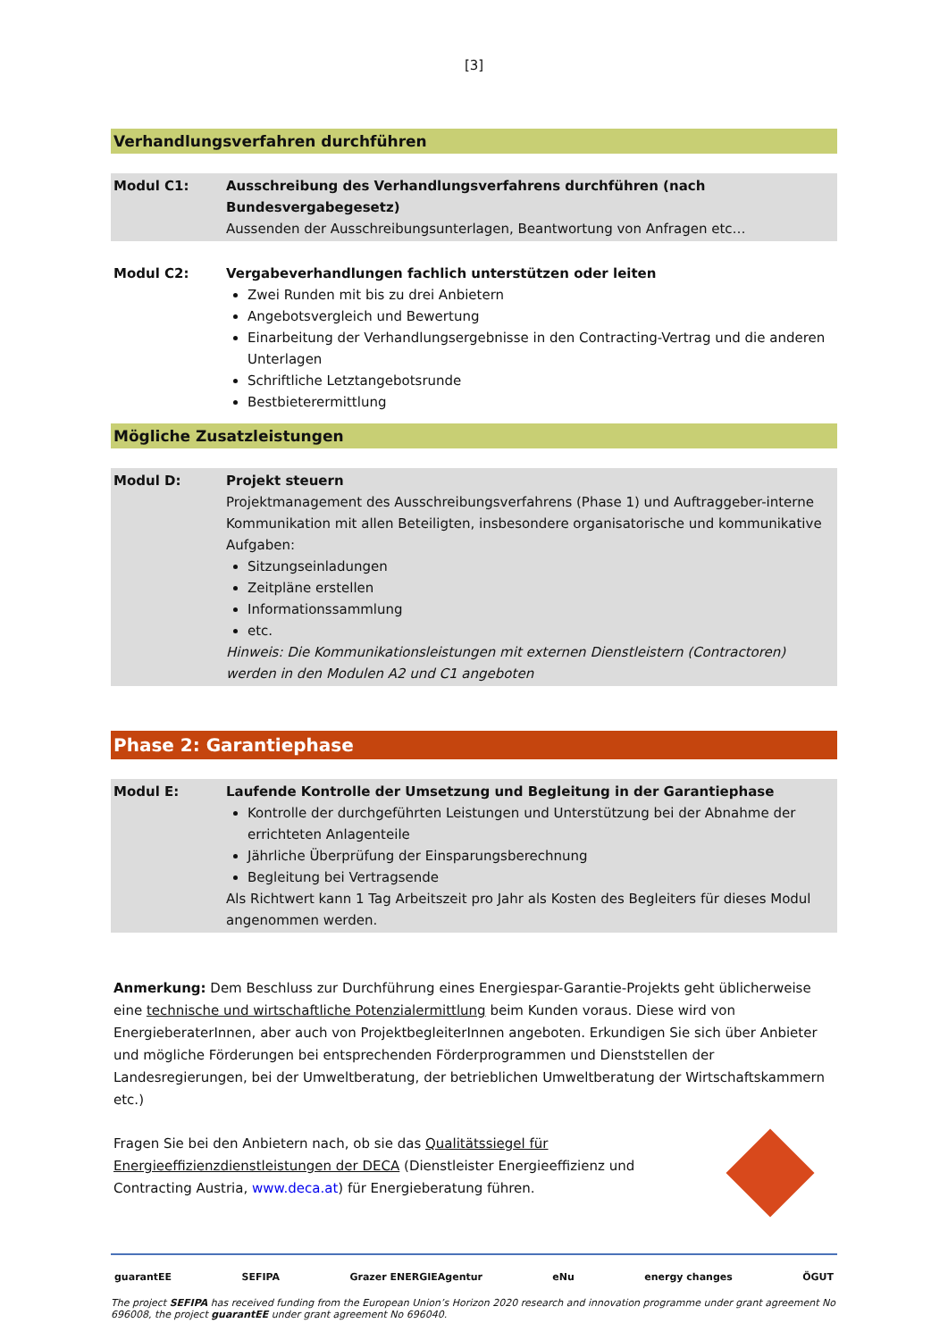[3]
Verhandlungsverfahren durchführen
| Modul C1: | Ausschreibung des Verhandlungsverfahrens durchführen (nach Bundesvergabegesetz) Aussenden der Ausschreibungsunterlagen, Beantwortung von Anfragen etc… |
| Modul C2: | Vergabeverhandlungen fachlich unterstützen oder leiten Zwei Runden mit bis zu drei Anbietern Angebotsvergleich und Bewertung Einarbeitung der Verhandlungsergebnisse in den Contracting-Vertrag und die anderen Unterlagen Schriftliche Letztangebotsrunde Bestbieterermittlung |
Mögliche Zusatzleistungen
| Modul D: | Projekt steuern Projektmanagement des Ausschreibungsverfahrens (Phase 1) und Auftraggeber-interne Kommunikation mit allen Beteiligten, insbesondere organisatorische und kommunikative Aufgaben: Sitzungseinladungen Zeitpläne erstellen Informationssammlung etc. Hinweis: Die Kommunikationsleistungen mit externen Dienstleistern (Contractoren) werden in den Modulen A2 und C1 angeboten |
Phase 2: Garantiephase
| Modul E: | Laufende Kontrolle der Umsetzung und Begleitung in der Garantiephase Kontrolle der durchgeführten Leistungen und Unterstützung bei der Abnahme der errichteten Anlagenteile Jährliche Überprüfung der Einsparungsberechnung Begleitung bei Vertragsende Als Richtwert kann 1 Tag Arbeitszeit pro Jahr als Kosten des Begleiters für dieses Modul angenommen werden. |
Anmerkung: Dem Beschluss zur Durchführung eines Energiespar-Garantie-Projekts geht üblicherweise eine technische und wirtschaftliche Potenzialermittlung beim Kunden voraus. Diese wird von EnergieberaterInnen, aber auch von ProjektbegleiterInnen angeboten. Erkundigen Sie sich über Anbieter und mögliche Förderungen bei entsprechenden Förderprogrammen und Dienststellen der Landesregierungen, bei der Umweltberatung, der betrieblichen Umweltberatung der Wirtschaftskammern etc.)
Fragen Sie bei den Anbietern nach, ob sie das Qualitätssiegel für Energieeffizienzdienstleistungen der DECA (Dienstleister Energieeffizienz und Contracting Austria, www.deca.at) für Energieberatung führen.
guarantEE SEFIPA Grazer ENERGIEAgentur eNu energy changes ÖGUT
The project SEFIPA has received funding from the European Union’s Horizon 2020 research and innovation programme under grant agreement No 696008, the project guarantEE under grant agreement No 696040.